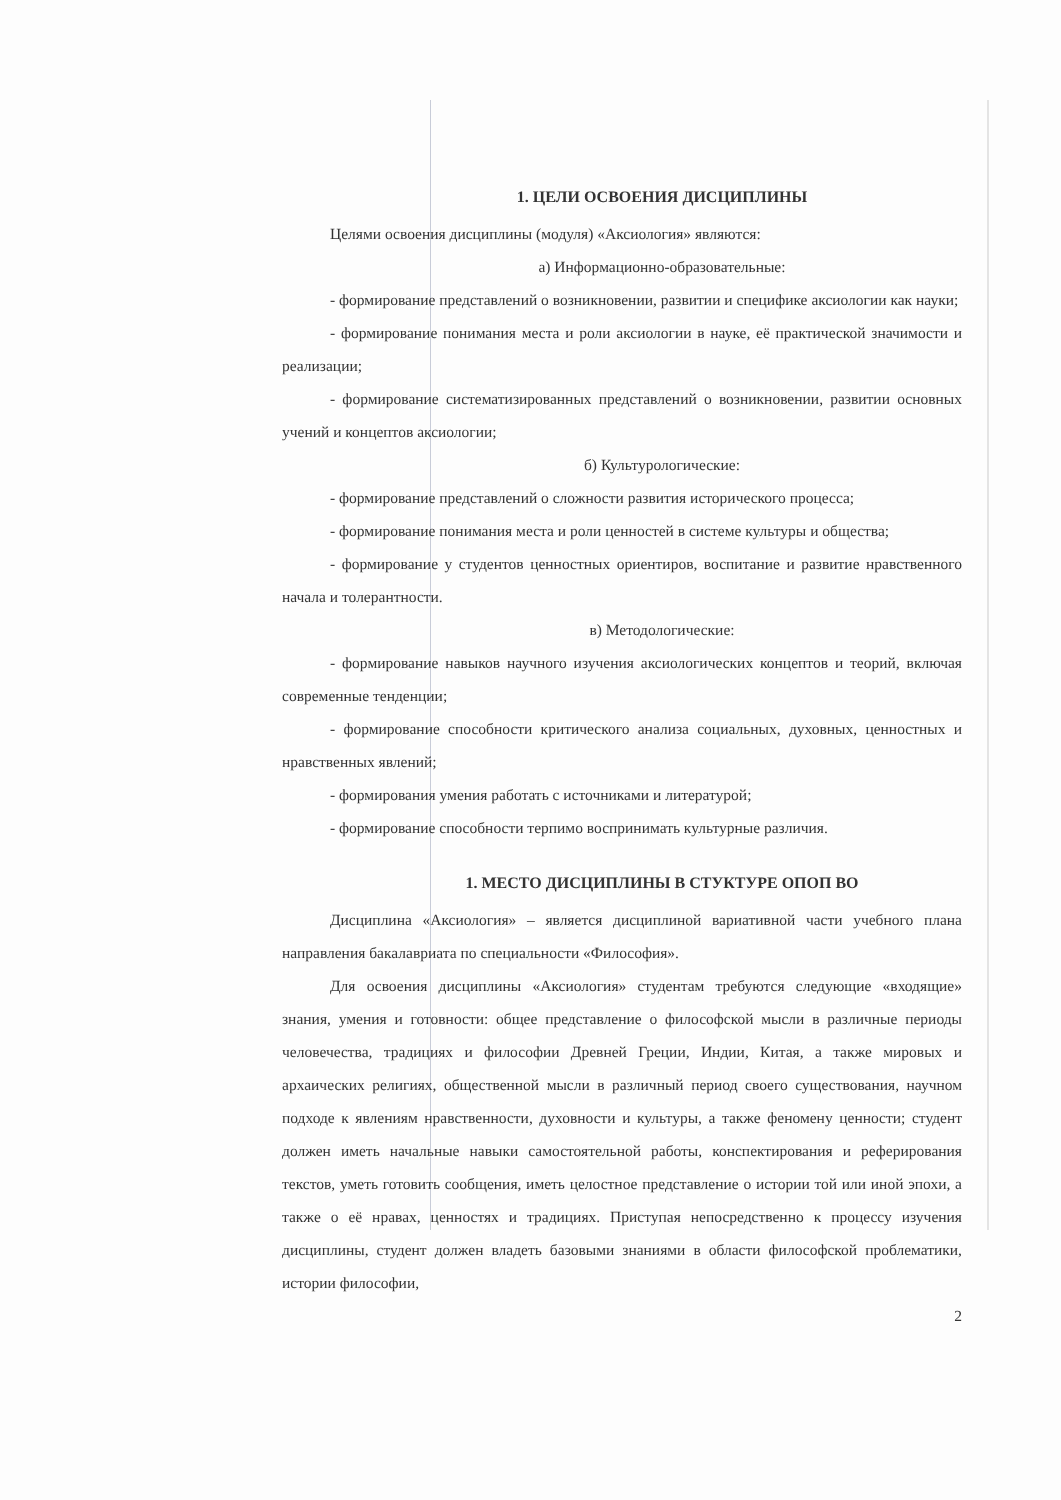1. ЦЕЛИ ОСВОЕНИЯ ДИСЦИПЛИНЫ
Целями освоения дисциплины (модуля) «Аксиология» являются:
а) Информационно-образовательные:
- формирование представлений о возникновении, развитии и специфике аксиологии как науки;
- формирование понимания места и роли аксиологии в науке, её практической значимости и реализации;
- формирование систематизированных представлений о возникновении, развитии основных учений и концептов аксиологии;
б) Культурологические:
- формирование представлений о сложности развития исторического процесса;
- формирование понимания места и роли ценностей в системе культуры и общества;
- формирование у студентов ценностных ориентиров, воспитание и развитие нравственного начала и толерантности.
в) Методологические:
- формирование навыков научного изучения аксиологических концептов и теорий, включая современные тенденции;
- формирование способности критического анализа социальных, духовных, ценностных и нравственных явлений;
- формирования умения работать с источниками и литературой;
- формирование способности терпимо воспринимать культурные различия.
1. МЕСТО ДИСЦИПЛИНЫ В СТУКТУРЕ ОПОП ВО
Дисциплина «Аксиология» – является дисциплиной вариативной части учебного плана направления бакалавриата по специальности «Философия».
Для освоения дисциплины «Аксиология» студентам требуются следующие «входящие» знания, умения и готовности: общее представление о философской мысли в различные периоды человечества, традициях и философии Древней Греции, Индии, Китая, а также мировых и архаических религиях, общественной мысли в различный период своего существования, научном подходе к явлениям нравственности, духовности и культуры, а также феномену ценности; студент должен иметь начальные навыки самостоятельной работы, конспектирования и реферирования текстов, уметь готовить сообщения, иметь целостное представление о истории той или иной эпохи, а также о её нравах, ценностях и традициях. Приступая непосредственно к процессу изучения дисциплины, студент должен владеть базовыми знаниями в области философской проблематики, истории философии,
2